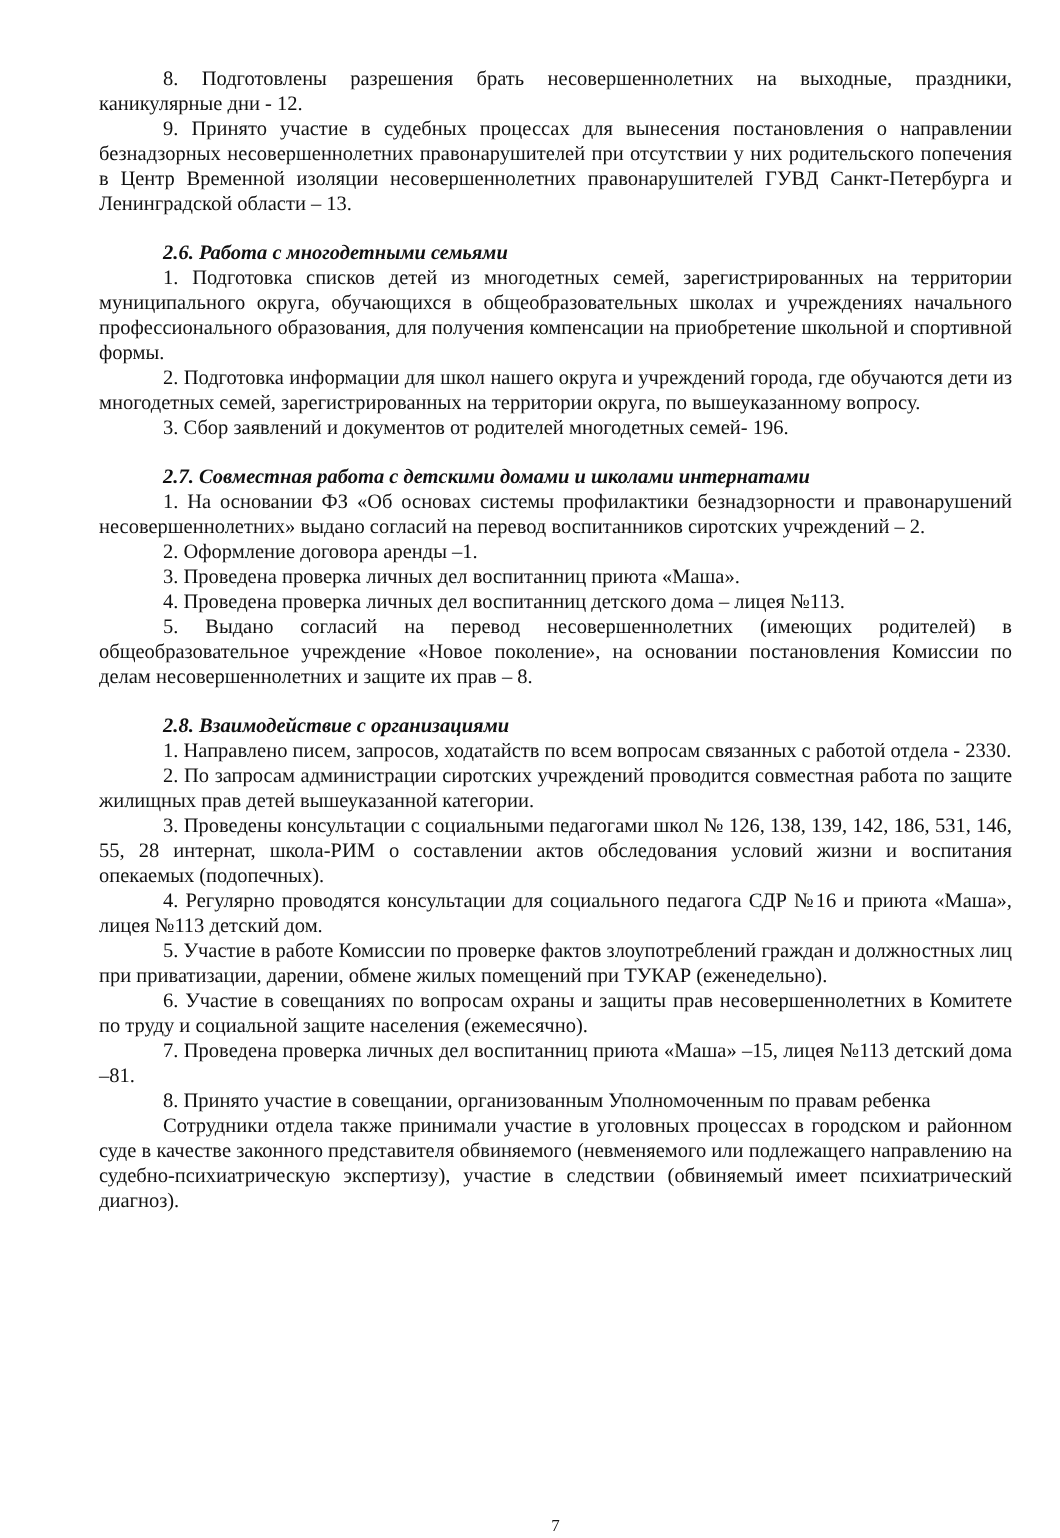8. Подготовлены разрешения брать несовершеннолетних на выходные, праздники, каникулярные дни - 12.
9. Принято участие в судебных процессах для вынесения постановления о направлении безнадзорных несовершеннолетних правонарушителей при отсутствии у них родительского попечения в Центр Временной изоляции несовершеннолетних правонарушителей ГУВД Санкт-Петербурга и Ленинградской области – 13.
2.6. Работа с многодетными семьями
1. Подготовка списков детей из многодетных семей, зарегистрированных на территории муниципального округа, обучающихся в общеобразовательных школах и учреждениях начального профессионального образования, для получения компенсации на приобретение школьной и спортивной формы.
2. Подготовка информации для школ нашего округа и учреждений города, где обучаются дети из многодетных семей, зарегистрированных на территории округа, по вышеуказанному вопросу.
3. Сбор заявлений и документов от родителей многодетных семей- 196.
2.7. Совместная работа с детскими домами и школами интернатами
1. На основании ФЗ «Об основах системы профилактики безнадзорности и правонарушений несовершеннолетних» выдано согласий на перевод воспитанников сиротских учреждений – 2.
2. Оформление договора аренды –1.
3. Проведена проверка личных дел воспитанниц приюта «Маша».
4. Проведена проверка личных дел воспитанниц детского дома – лицея №113.
5. Выдано согласий на перевод несовершеннолетних (имеющих родителей) в общеобразовательное учреждение «Новое поколение», на основании постановления Комиссии по делам несовершеннолетних и защите их прав – 8.
2.8. Взаимодействие с организациями
1. Направлено писем, запросов, ходатайств по всем вопросам связанных с работой отдела - 2330.
2. По запросам администрации сиротских учреждений проводится совместная работа по защите жилищных прав детей вышеуказанной категории.
3. Проведены консультации с социальными педагогами школ № 126, 138, 139, 142, 186, 531, 146, 55, 28 интернат, школа-РИМ о составлении актов обследования условий жизни и воспитания опекаемых (подопечных).
4. Регулярно проводятся консультации для социального педагога СДР №16 и приюта «Маша», лицея №113 детский дом.
5. Участие в работе Комиссии по проверке фактов злоупотреблений граждан и должностных лиц при приватизации, дарении, обмене жилых помещений при ТУКАР (еженедельно).
6. Участие в совещаниях по вопросам охраны и защиты прав несовершеннолетних в Комитете по труду и социальной защите населения (ежемесячно).
7. Проведена проверка личных дел воспитанниц приюта «Маша» –15, лицея №113 детский дома –81.
8. Принято участие в совещании, организованным Уполномоченным по правам ребенка
Сотрудники отдела также принимали участие в уголовных процессах в городском и районном суде в качестве законного представителя обвиняемого (невменяемого или подлежащего направлению на судебно-психиатрическую экспертизу), участие в следствии (обвиняемый имеет психиатрический диагноз).
7